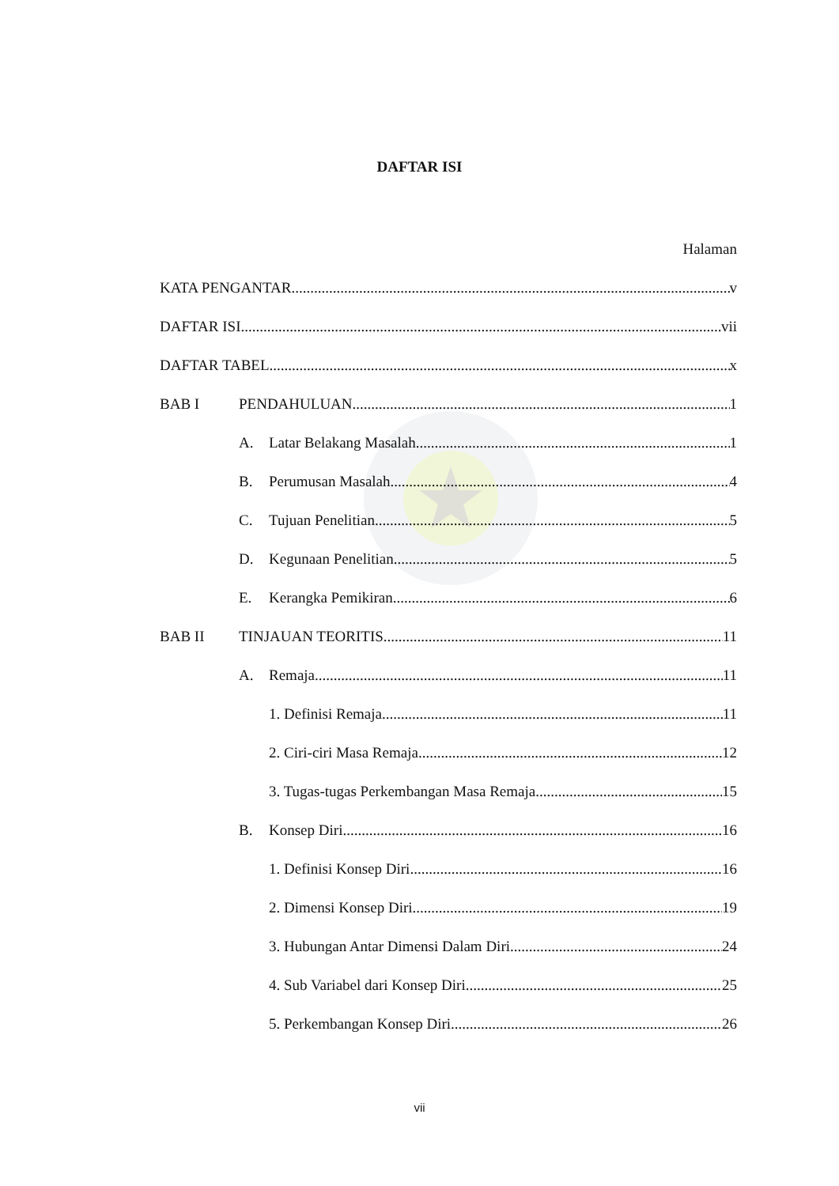DAFTAR ISI
Halaman
KATA PENGANTAR v
DAFTAR ISI vii
DAFTAR TABEL x
BAB I PENDAHULUAN 1
A. Latar Belakang Masalah 1
B. Perumusan Masalah 4
C. Tujuan Penelitian 5
D. Kegunaan Penelitian 5
E. Kerangka Pemikiran 6
BAB II TINJAUAN TEORITIS 11
A. Remaja 11
1. Definisi Remaja 11
2. Ciri-ciri Masa Remaja 12
3. Tugas-tugas Perkembangan Masa Remaja 15
B. Konsep Diri 16
1. Definisi Konsep Diri 16
2. Dimensi Konsep Diri 19
3. Hubungan Antar Dimensi Dalam Diri 24
4. Sub Variabel dari Konsep Diri 25
5. Perkembangan Konsep Diri 26
vii